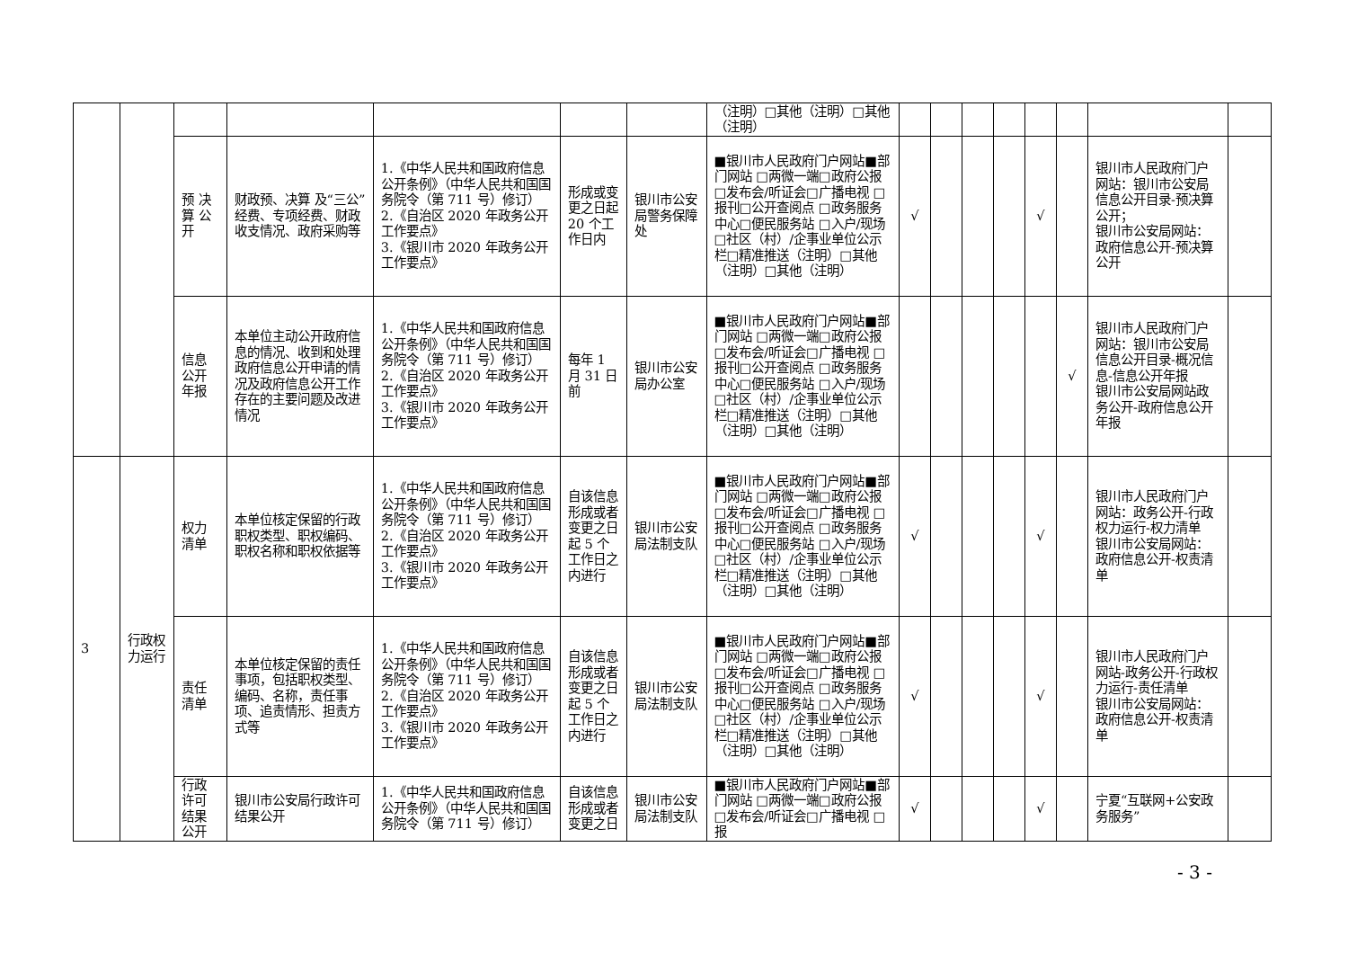| | | | | | | | （注明）□其他（注明）□其他（注明） | | | | | | | | |
| | | 预 决 算 公 开 | 财政预、决算 及“三公”经费、专项经费、财政收支情况、政府采购等 | 1.《中华人民共和国政府信息公开条例》（中华人民共和国国务院令（第 711 号）修订） 2.《自治区 2020 年政务公开工作要点》 3.《银川市 2020 年政务公开工作要点》 | 形成或变更之日起 20 个工作日内 | 银川市公安局警务保障处 | ■银川市人民政府门户网站■部门网站 □两微一端□政府公报 □发布会/听证会□广播电视 □报刊□公开查阅点 □政务服务中心□便民服务站 □入户/现场□社区（村）/企事业单位公示栏□精准推送（注明）□其他（注明）□其他（注明） | √ | | | | √ | | 银川市人民政府门户网站：银川市公安局信息公开目录-预决算公开； 银川市公安局网站：政府信息公开-预决算公开 | |
| | | 信息公开年报 | 本单位主动公开政府信息的情况、收到和处理政府信息公开申请的情况及政府信息公开工作存在的主要问题及改进情况 | 1.《中华人民共和国政府信息公开条例》（中华人民共和国国务院令（第 711 号）修订） 2.《自治区 2020 年政务公开工作要点》 3.《银川市 2020 年政务公开工作要点》 | 每年 1 月 31 日前 | 银川市公安局办公室 | ■银川市人民政府门户网站■部门网站 □两微一端□政府公报 □发布会/听证会□广播电视 □报刊□公开查阅点 □政务服务中心□便民服务站 □入户/现场□社区（村）/企事业单位公示栏□精准推送（注明）□其他（注明）□其他（注明） | | | | | | √ | 银川市人民政府门户网站：银川市公安局信息公开目录-概况信息-信息公开年报 银川市公安局网站政务公开-政府信息公开年报 | |
| 3 | 行政权力运行 | 权力清单 | 本单位核定保留的行政职权类型、职权编码、职权名称和职权依据等 | 1.《中华人民共和国政府信息公开条例》（中华人民共和国国务院令（第 711 号）修订） 2.《自治区 2020 年政务公开工作要点》 3.《银川市 2020 年政务公开工作要点》 | 自该信息形成或者变更之日起 5 个工作日之内进行 | 银川市公安局法制支队 | ■银川市人民政府门户网站■部门网站 □两微一端□政府公报 □发布会/听证会□广播电视 □报刊□公开查阅点 □政务服务中心□便民服务站 □入户/现场□社区（村）/企事业单位公示栏□精准推送（注明）□其他（注明）□其他（注明） | √ | | | | √ | | 银川市人民政府门户网站：政务公开-行政权力运行-权力清单 银川市公安局网站：政府信息公开-权责清单 | |
| | | 责任清单 | 本单位核定保留的责任事项，包括职权类型、编码、名称，责任事项、追责情形、担责方式等 | 1.《中华人民共和国政府信息公开条例》（中华人民共和国国务院令（第 711 号）修订） 2.《自治区 2020 年政务公开工作要点》 3.《银川市 2020 年政务公开工作要点》 | 自该信息形成或者变更之日起 5 个工作日之内进行 | 银川市公安局法制支队 | ■银川市人民政府门户网站■部门网站 □两微一端□政府公报 □发布会/听证会□广播电视 □报刊□公开查阅点 □政务服务中心□便民服务站 □入户/现场□社区（村）/企事业单位公示栏□精准推送（注明）□其他（注明）□其他（注明） | √ | | | | √ | | 银川市人民政府门户网站-政务公开-行政权力运行-责任清单 银川市公安局网站：政府信息公开-权责清单 | |
| | | 行政许可结果公开 | 银川市公安局行政许可结果公开 | 1.《中华人民共和国政府信息公开条例》（中华人民共和国国务院令（第 711 号）修订） | 自该信息形成或者变更之日 | 银川市公安局法制支队 | ■银川市人民政府门户网站■部门网站 □两微一端□政府公报 □发布会/听证会□广播电视 □报 | √ | | | | √ | | 宁夏“互联网+公安政务服务” | |
- 3 -